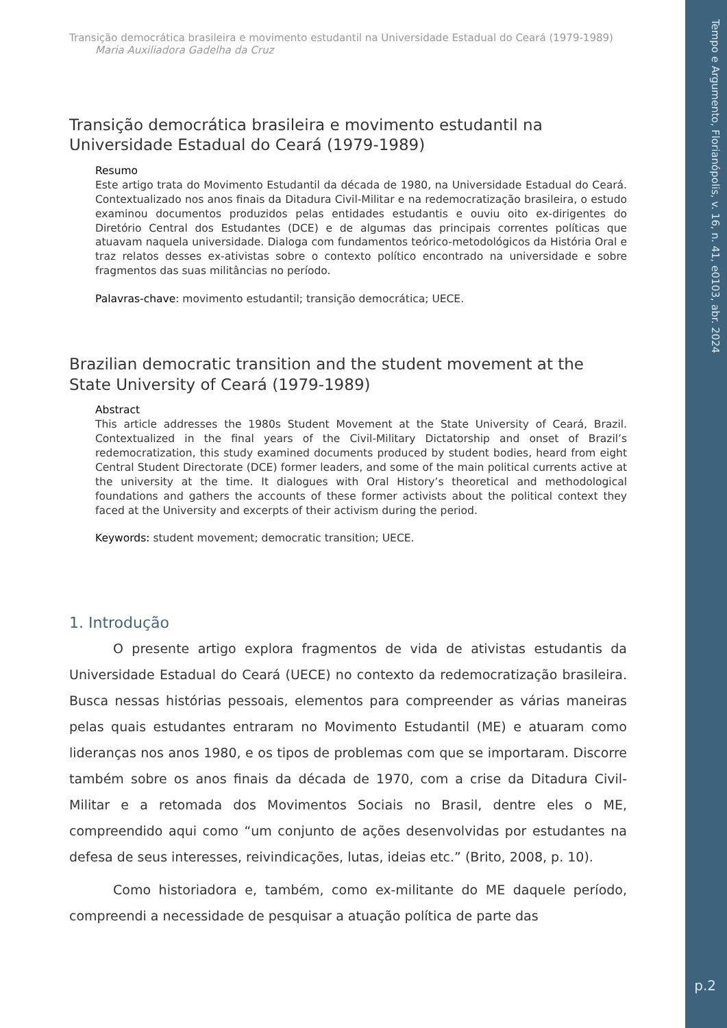Transição democrática brasileira e movimento estudantil na Universidade Estadual do Ceará (1979-1989)
Maria Auxiliadora Gadelha da Cruz
Transição democrática brasileira e movimento estudantil na Universidade Estadual do Ceará (1979-1989)
Resumo
Este artigo trata do Movimento Estudantil da década de 1980, na Universidade Estadual do Ceará. Contextualizado nos anos finais da Ditadura Civil-Militar e na redemocratização brasileira, o estudo examinou documentos produzidos pelas entidades estudantis e ouviu oito ex-dirigentes do Diretório Central dos Estudantes (DCE) e de algumas das principais correntes políticas que atuavam naquela universidade. Dialoga com fundamentos teórico-metodológicos da História Oral e traz relatos desses ex-ativistas sobre o contexto político encontrado na universidade e sobre fragmentos das suas militâncias no período.
Palavras-chave: movimento estudantil; transição democrática; UECE.
Brazilian democratic transition and the student movement at the State University of Ceará (1979-1989)
Abstract
This article addresses the 1980s Student Movement at the State University of Ceará, Brazil. Contextualized in the final years of the Civil-Military Dictatorship and onset of Brazil’s redemocratization, this study examined documents produced by student bodies, heard from eight Central Student Directorate (DCE) former leaders, and some of the main political currents active at the university at the time. It dialogues with Oral History’s theoretical and methodological foundations and gathers the accounts of these former activists about the political context they faced at the University and excerpts of their activism during the period.
Keywords: student movement; democratic transition; UECE.
1. Introdução
O presente artigo explora fragmentos de vida de ativistas estudantis da Universidade Estadual do Ceará (UECE) no contexto da redemocratização brasileira. Busca nessas histórias pessoais, elementos para compreender as várias maneiras pelas quais estudantes entraram no Movimento Estudantil (ME) e atuaram como lideranças nos anos 1980, e os tipos de problemas com que se importaram. Discorre também sobre os anos finais da década de 1970, com a crise da Ditadura Civil-Militar e a retomada dos Movimentos Sociais no Brasil, dentre eles o ME, compreendido aqui como “um conjunto de ações desenvolvidas por estudantes na defesa de seus interesses, reivindicações, lutas, ideias etc.” (Brito, 2008, p. 10).
Como historiadora e, também, como ex-militante do ME daquele período, compreendi a necessidade de pesquisar a atuação política de parte das
Tempo e Argumento, Florianópolis, v. 16, n. 41, e0103, abr. 2024
p.2